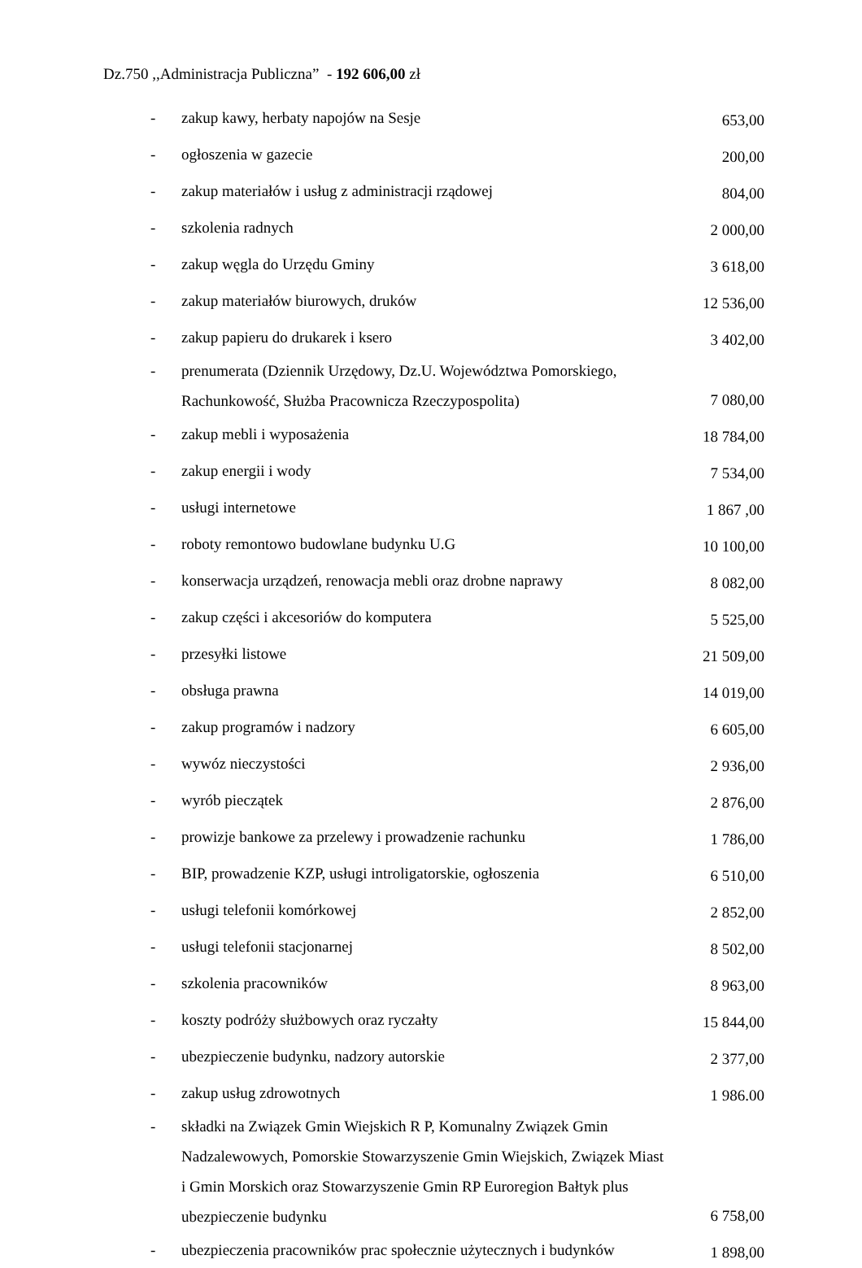Dz.750 ,,Administracja Publiczna” - 192 606,00 zł
| - | zakup kawy, herbaty napojów na Sesje | 653,00 |
| - | ogłoszenia w gazecie | 200,00 |
| - | zakup materiałów i usług z administracji rządowej | 804,00 |
| - | szkolenia radnych | 2 000,00 |
| - | zakup węgla do Urzędu Gminy | 3 618,00 |
| - | zakup materiałów biurowych, druków | 12 536,00 |
| - | zakup papieru do drukarek i ksero | 3 402,00 |
| - | prenumerata (Dziennik Urzędowy, Dz.U. Województwa Pomorskiego, Rachunkowość, Służba Pracownicza Rzeczypospolita) | 7 080,00 |
| - | zakup mebli i wyposażenia | 18 784,00 |
| - | zakup energii i wody | 7 534,00 |
| - | usługi internetowe | 1 867 ,00 |
| - | roboty remontowo budowlane budynku U.G | 10 100,00 |
| - | konserwacja urządzeń, renowacja mebli oraz drobne naprawy | 8 082,00 |
| - | zakup części i akcesoriów do komputera | 5 525,00 |
| - | przesyłki listowe | 21 509,00 |
| - | obsługa prawna | 14 019,00 |
| - | zakup programów i nadzory | 6 605,00 |
| - | wywóz nieczystości | 2 936,00 |
| - | wyrób pieczątek | 2 876,00 |
| - | prowizje bankowe za przelewy i prowadzenie rachunku | 1 786,00 |
| - | BIP, prowadzenie KZP, usługi introligatorskie, ogłoszenia | 6 510,00 |
| - | usługi telefonii komórkowej | 2 852,00 |
| - | usługi telefonii stacjonarnej | 8 502,00 |
| - | szkolenia pracowników | 8 963,00 |
| - | koszty podróży służbowych oraz ryczałty | 15 844,00 |
| - | ubezpieczenie budynku, nadzory autorskie | 2 377,00 |
| - | zakup usług zdrowotnych | 1 986.00 |
| - | składki na Związek Gmin Wiejskich R P, Komunalny Związek Gmin Nadzalewowych, Pomorskie Stowarzyszenie Gmin Wiejskich, Związek Miast i Gmin Morskich oraz Stowarzyszenie Gmin RP Euroregion Bałtyk plus ubezpieczenie budynku | 6 758,00 |
| - | ubezpieczenia pracowników prac społecznie użytecznych i budynków | 1 898,00 |